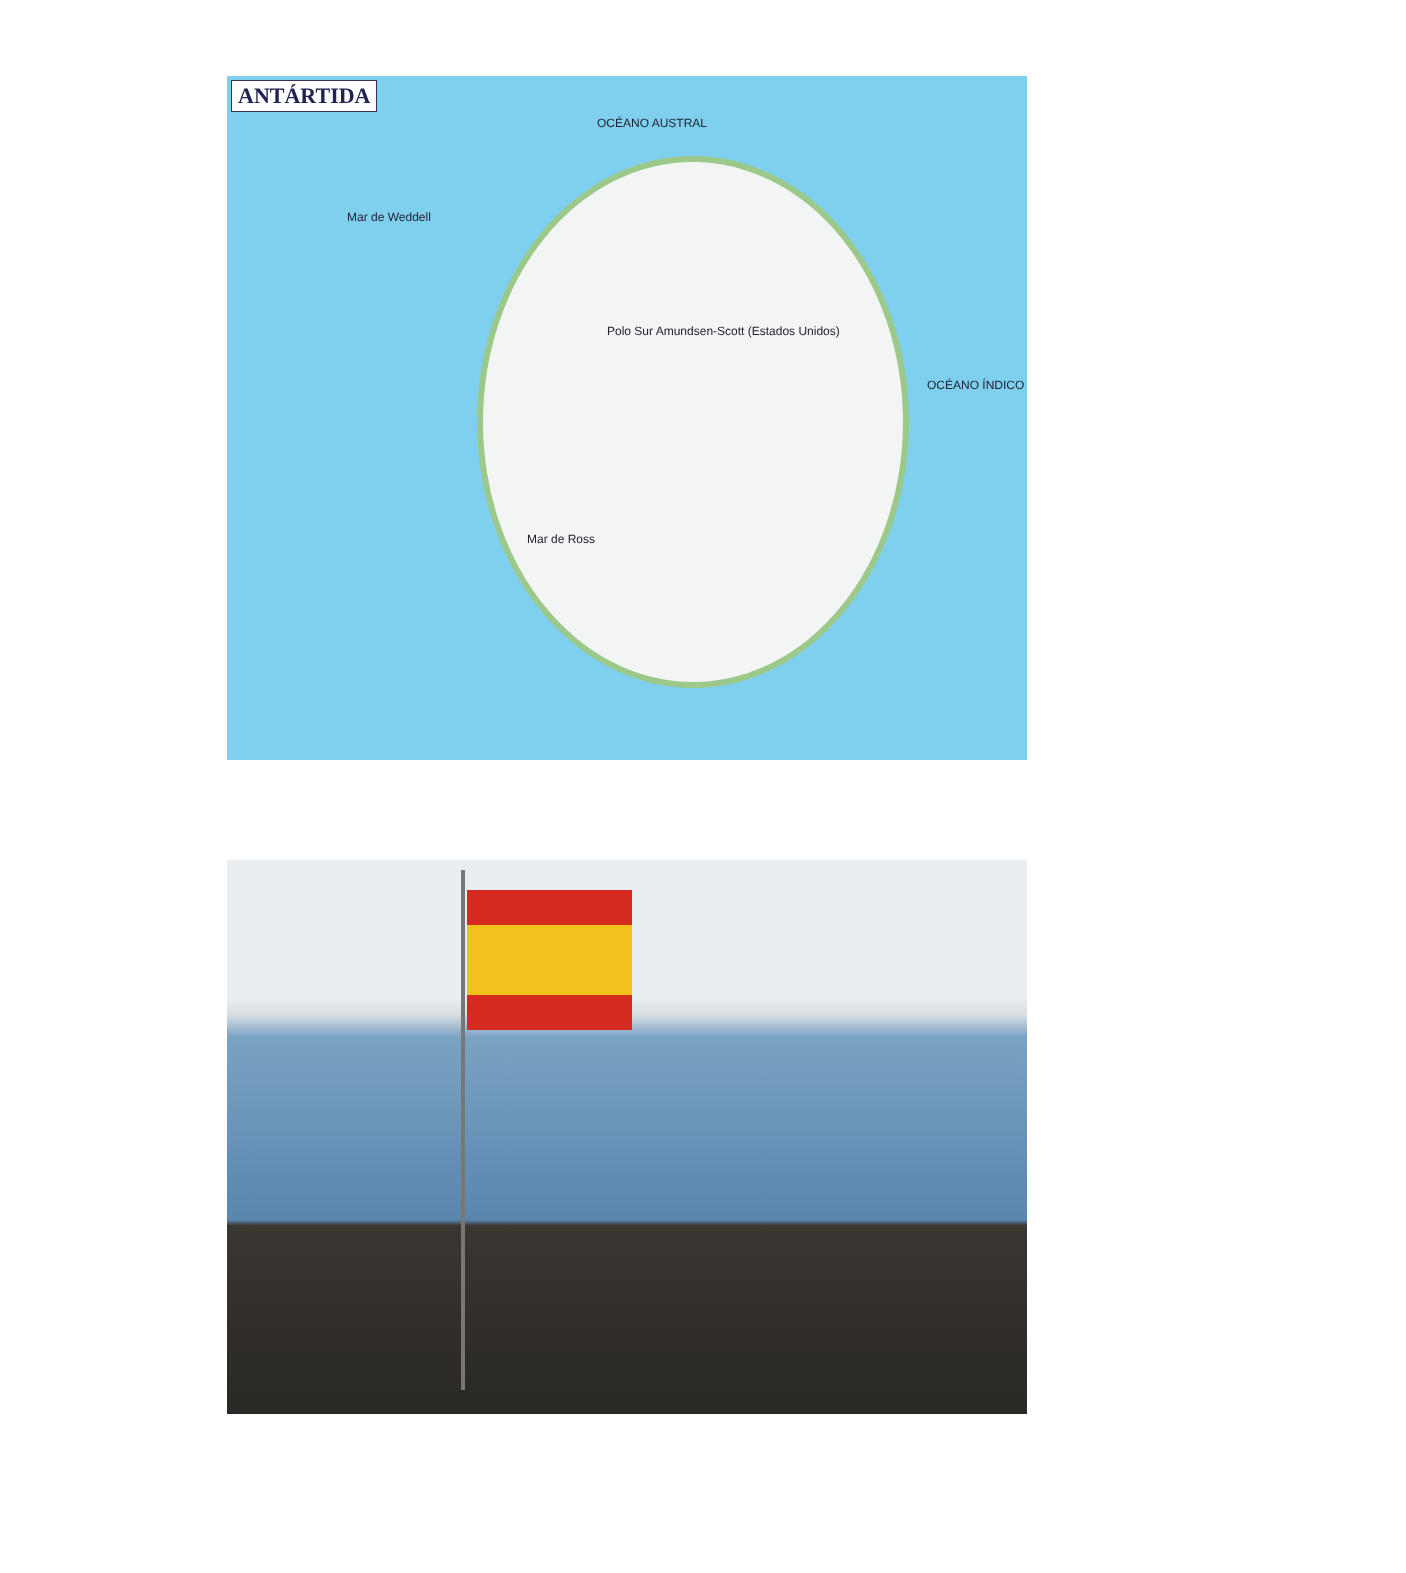ANTÁRTIDA
OCÉANO AUSTRAL
Mar de Weddell
Polo Sur Amundsen-Scott (Estados Unidos)
OCÉANO ÍNDICO
Mar de Ross